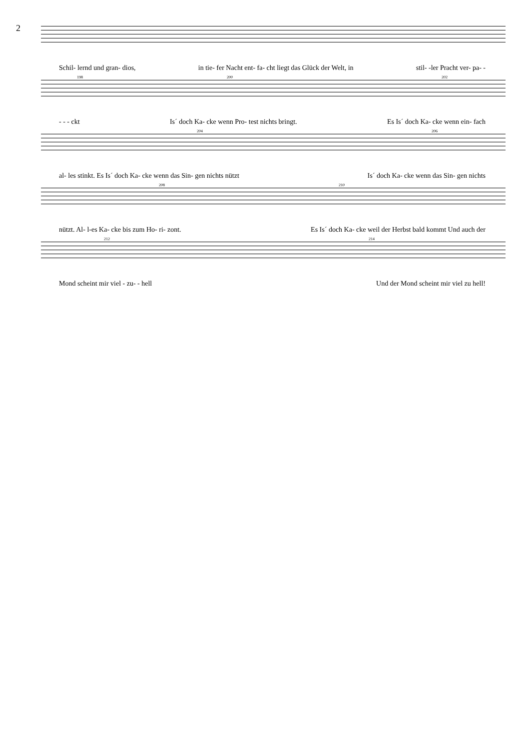2
Schil- lernd und gran- dios, in tie- fer Nacht ent- fa- cht liegt das Glück der Welt, in stil- -ler Pracht ver- pa- -
198 200 202
- - - ckt Is´ doch Ka- cke wenn Pro- test nichts bringt. Es Is´ doch Ka- cke wenn ein- fach
204 206
al- les stinkt. Es Is´ doch Ka- cke wenn das Sin- gen nichts nützt Is´ doch Ka- cke wenn das Sin- gen nichts
208 210
nützt. Al- l-es Ka- cke bis zum Ho- ri- zont. Es Is´ doch Ka- cke weil der Herbst bald kommt Und auch der
212 214
Mond scheint mir viel - zu- - hell Und der Mond scheint mir viel zu hell!